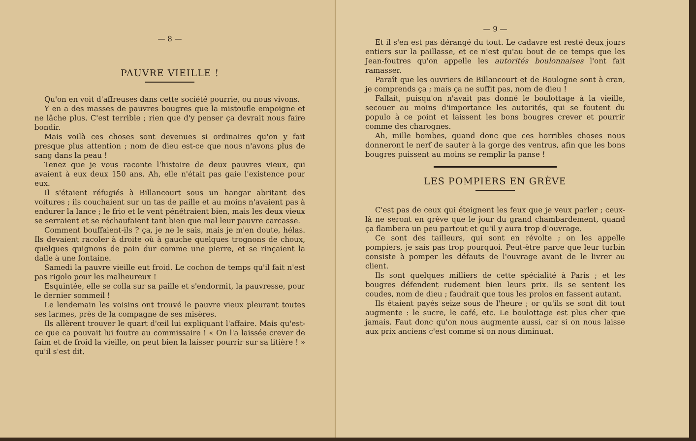— 8 —
PAUVRE VIEILLE !
Qu'on en voit d'affreuses dans cette société pourrie, ou nous vivons.
Y en a des masses de pauvres bougres que la mistoufle empoigne et ne lâche plus. C'est terrible ; rien que d'y penser ça devrait nous faire bondir.
Mais voilà ces choses sont devenues si ordinaires qu'on y fait presque plus attention ; nom de dieu est-ce que nous n'avons plus de sang dans la peau !
Tenez que je vous raconte l'histoire de deux pauvres vieux, qui avaient à eux deux 150 ans. Ah, elle n'était pas gaie l'existence pour eux.
Il s'étaient réfugiés à Billancourt sous un hangar abritant des voitures ; ils couchaient sur un tas de paille et au moins n'avaient pas à endurer la lance ; le frio et le vent pénétraient bien, mais les deux vieux se serraient et se réchaufaient tant bien que mal leur pauvre carcasse.
Comment bouffaient-ils ? ça, je ne le sais, mais je m'en doute, hélas. Ils devaient racoler à droite où à gauche quelques trognons de choux, quelques quignons de pain dur comme une pierre, et se rinçaient la dalle à une fontaine.
Samedi la pauvre vieille eut froid. Le cochon de temps qu'il fait n'est pas rigolo pour les malheureux !
Esquintée, elle se colla sur sa paille et s'endormit, la pauvresse, pour le dernier sommeil !
Le lendemain les voisins ont trouvé le pauvre vieux pleurant toutes ses larmes, près de la compagne de ses misères.
Ils allèrent trouver le quart d'œil lui expliquant l'affaire. Mais qu'est-ce que ca pouvait lui foutre au commissaire ! « On l'a laissée crever de faim et de froid la vieille, on peut bien la laisser pourrir sur sa litière ! » qu'il s'est dit.
— 9 —
Et il s'en est pas dérangé du tout. Le cadavre est resté deux jours entiers sur la paillasse, et ce n'est qu'au bout de ce temps que les Jean-foutres qu'on appelle les autorités boulonnaises l'ont fait ramasser.
Paraît que les ouvriers de Billancourt et de Boulogne sont à cran, je comprends ça ; mais ça ne suffit pas, nom de dieu !
Fallait, puisqu'on n'avait pas donné le boulottage à la vieille, secouer au moins d'importance les autorités, qui se foutent du populo à ce point et laissent les bons bougres crever et pourrir comme des charognes.
Ah, mille bombes, quand donc que ces horribles choses nous donneront le nerf de sauter à la gorge des ventrus, afin que les bons bougres puissent au moins se remplir la panse !
LES POMPIERS EN GRÈVE
C'est pas de ceux qui éteignent les feux que je veux parler ; ceux-là ne seront en grève que le jour du grand chambardement, quand ça flambera un peu partout et qu'il y aura trop d'ouvrage.
Ce sont des tailleurs, qui sont en révolte ; on les appelle pompiers, je sais pas trop pourquoi. Peut-être parce que leur turbin consiste à pomper les défauts de l'ouvrage avant de le livrer au client.
Ils sont quelques milliers de cette spécialité à Paris ; et les bougres défendent rudement bien leurs prix. Ils se sentent les coudes, nom de dieu ; faudrait que tous les prolos en fassent autant.
Ils étaient payés seize sous de l'heure ; or qu'ils se sont dit tout augmente : le sucre, le café, etc. Le boulottage est plus cher que jamais. Faut donc qu'on nous augmente aussi, car si on nous laisse aux prix anciens c'est comme si on nous diminuat.